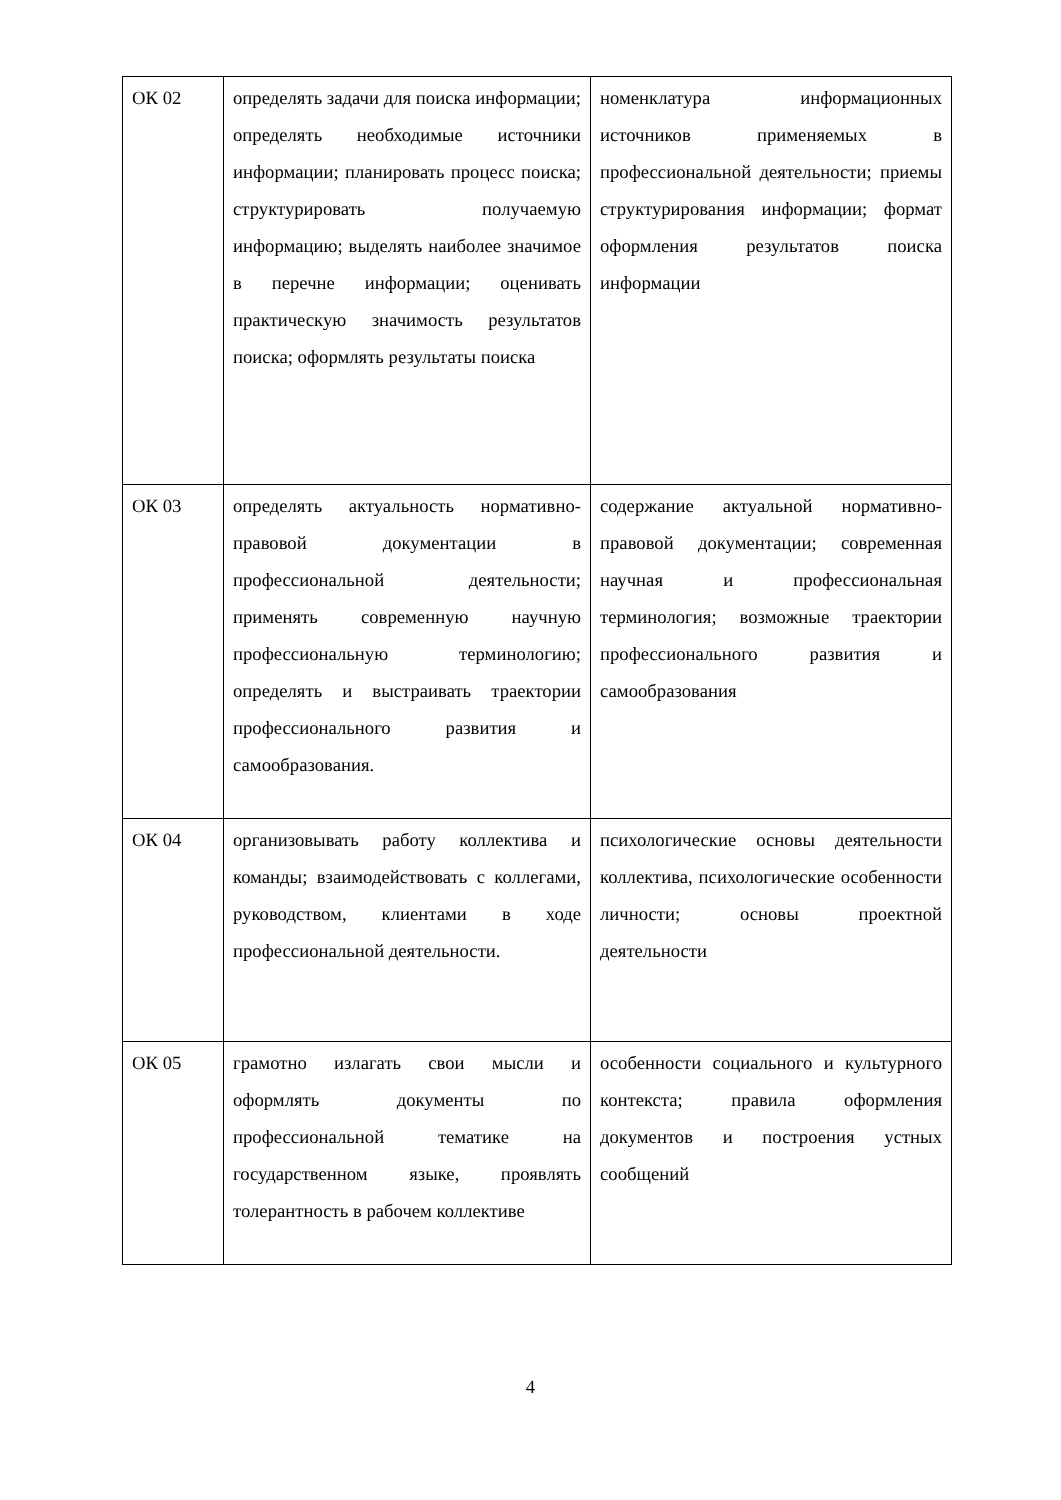| ОК 02 | определять задачи для поиска информации; определять необходимые источники информации; планировать процесс поиска; структурировать получаемую информацию; выделять наиболее значимое в перечне информации; оценивать практическую значимость результатов поиска; оформлять результаты поиска | номенклатура информационных источников применяемых в профессиональной деятельности; приемы структурирования информации; формат оформления результатов поиска информации |
| ОК 03 | определять актуальность нормативно-правовой документации в профессиональной деятельности; применять современную научную профессиональную терминологию; определять и выстраивать траектории профессионального развития и самообразования. | содержание актуальной нормативно-правовой документации; современная научная и профессиональная терминология; возможные траектории профессионального развития и самообразования |
| ОК 04 | организовывать работу коллектива и команды; взаимодействовать с коллегами, руководством, клиентами в ходе профессиональной деятельности. | психологические основы деятельности коллектива, психологические особенности личности; основы проектной деятельности |
| ОК 05 | грамотно излагать свои мысли и оформлять документы по профессиональной тематике на государственном языке, проявлять толерантность в рабочем коллективе | особенности социального и культурного контекста; правила оформления документов и построения устных сообщений |
4